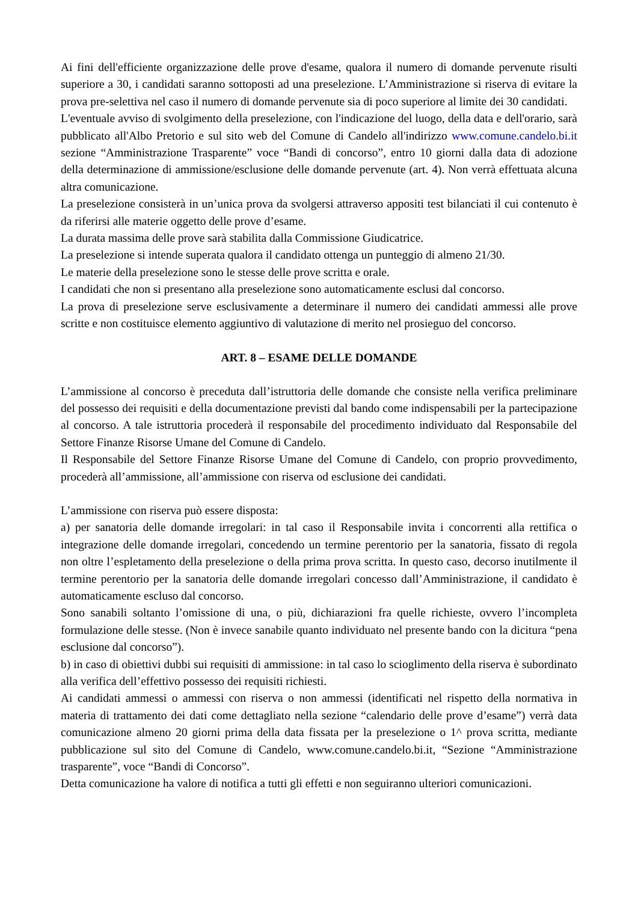Ai fini dell'efficiente organizzazione delle prove d'esame, qualora il numero di domande pervenute risulti superiore a 30, i candidati saranno sottoposti ad una preselezione. L’Amministrazione si riserva di evitare la prova pre-selettiva nel caso il numero di domande pervenute sia di poco superiore al limite dei 30 candidati.
L'eventuale avviso di svolgimento della preselezione, con l'indicazione del luogo, della data e dell'orario, sarà pubblicato all'Albo Pretorio e sul sito web del Comune di Candelo all'indirizzo www.comune.candelo.bi.it sezione “Amministrazione Trasparente” voce “Bandi di concorso”, entro 10 giorni dalla data di adozione della determinazione di ammissione/esclusione delle domande pervenute (art. 4). Non verrà effettuata alcuna altra comunicazione.
La preselezione consisterà in un’unica prova da svolgersi attraverso appositi test bilanciati il cui contenuto è da riferirsi alle materie oggetto delle prove d’esame.
La durata massima delle prove sarà stabilita dalla Commissione Giudicatrice.
La preselezione si intende superata qualora il candidato ottenga un punteggio di almeno 21/30.
Le materie della preselezione sono le stesse delle prove scritta e orale.
I candidati che non si presentano alla preselezione sono automaticamente esclusi dal concorso.
La prova di preselezione serve esclusivamente a determinare il numero dei candidati ammessi alle prove scritte e non costituisce elemento aggiuntivo di valutazione di merito nel prosieguo del concorso.
ART. 8 – ESAME DELLE DOMANDE
L’ammissione al concorso è preceduta dall’istruttoria delle domande che consiste nella verifica preliminare del possesso dei requisiti e della documentazione previsti dal bando come indispensabili per la partecipazione al concorso. A tale istruttoria procederà il responsabile del procedimento individuato dal Responsabile del Settore Finanze Risorse Umane del Comune di Candelo.
Il Responsabile del Settore Finanze Risorse Umane del Comune di Candelo, con proprio provvedimento, procederà all’ammissione, all’ammissione con riserva od esclusione dei candidati.
L’ammissione con riserva può essere disposta:
a) per sanatoria delle domande irregolari: in tal caso il Responsabile invita i concorrenti alla rettifica o integrazione delle domande irregolari, concedendo un termine perentorio per la sanatoria, fissato di regola non oltre l’espletamento della preselezione o della prima prova scritta. In questo caso, decorso inutilmente il termine perentorio per la sanatoria delle domande irregolari concesso dall’Amministrazione, il candidato è automaticamente escluso dal concorso.
Sono sanabili soltanto l’omissione di una, o più, dichiarazioni fra quelle richieste, ovvero l’incompleta formulazione delle stesse. (Non è invece sanabile quanto individuato nel presente bando con la dicitura “pena esclusione dal concorso”).
b) in caso di obiettivi dubbi sui requisiti di ammissione: in tal caso lo scioglimento della riserva è subordinato alla verifica dell’effettivo possesso dei requisiti richiesti.
Ai candidati ammessi o ammessi con riserva o non ammessi (identificati nel rispetto della normativa in materia di trattamento dei dati come dettagliato nella sezione “calendario delle prove d’esame”) verrà data comunicazione almeno 20 giorni prima della data fissata per la preselezione o 1^ prova scritta, mediante pubblicazione sul sito del Comune di Candelo, www.comune.candelo.bi.it, “Sezione “Amministrazione trasparente”, voce “Bandi di Concorso”.
Detta comunicazione ha valore di notifica a tutti gli effetti e non seguiranno ulteriori comunicazioni.